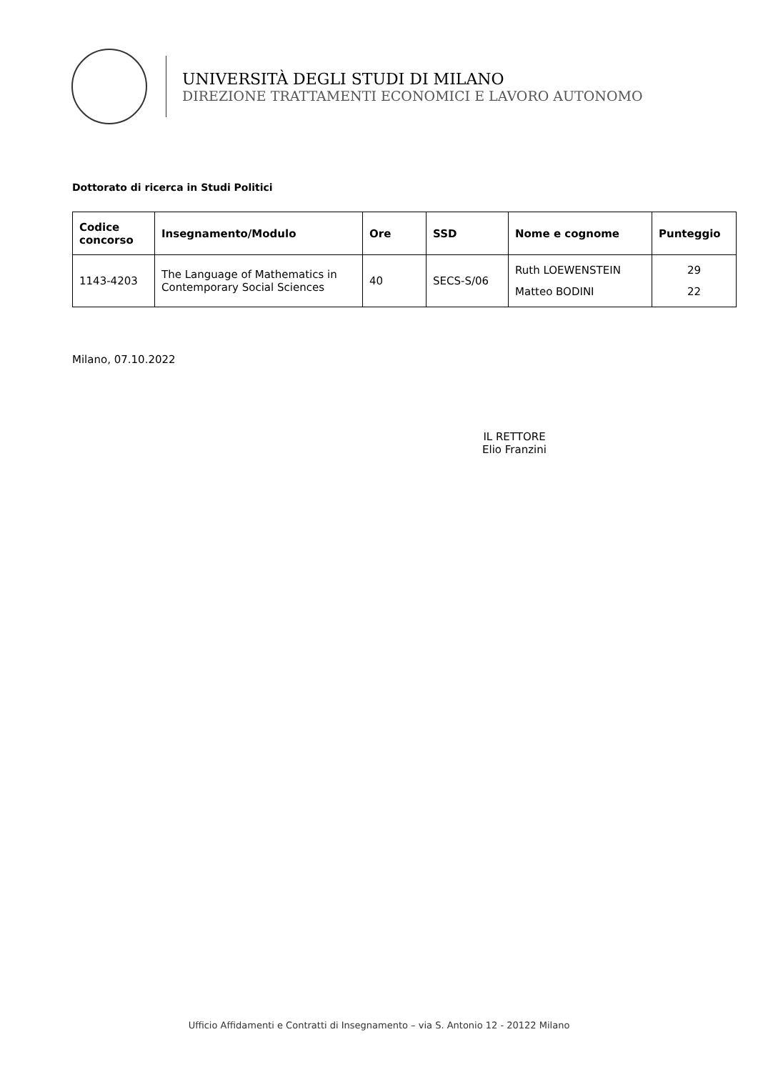UNIVERSITÀ DEGLI STUDI DI MILANO
DIREZIONE TRATTAMENTI ECONOMICI E LAVORO AUTONOMO
Dottorato di ricerca in Studi Politici
| Codice concorso | Insegnamento/Modulo | Ore | SSD | Nome e cognome | Punteggio |
| --- | --- | --- | --- | --- | --- |
| 1143-4203 | The Language of Mathematics in Contemporary Social Sciences | 40 | SECS-S/06 | Ruth LOEWENSTEIN Matteo BODINI | 29 22 |
Milano, 07.10.2022
IL RETTORE
Elio Franzini
Ufficio Affidamenti e Contratti di Insegnamento – via S. Antonio 12 - 20122 Milano